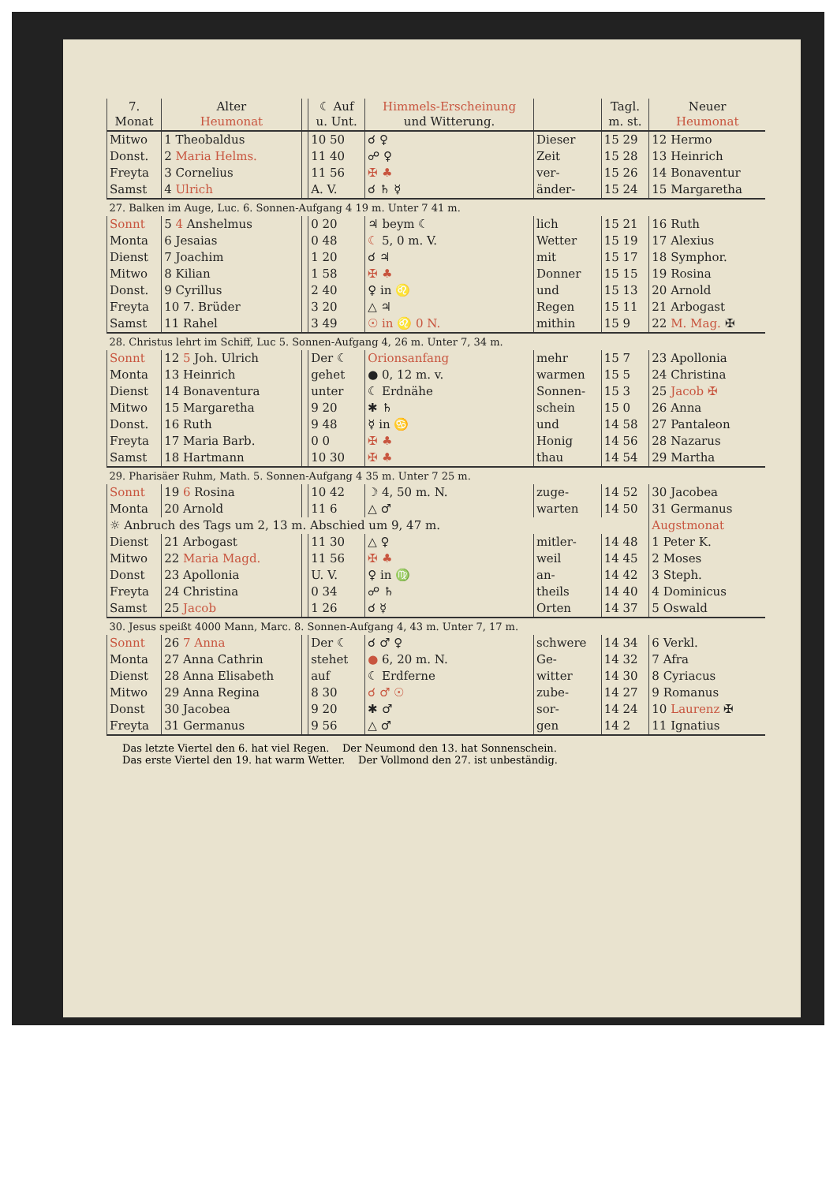| 7. Monat | Alter Heumonat | | ☾ Auf u. Unt. | Himmels-Erscheinung und Witterung. | | Tagl. m. st. | Neuer Heumonat |
| --- | --- | --- | --- | --- | --- | --- | --- |
| Mitwo | 1 Theobaldus | | 10 50 | ☌ ♀ | Dieser | 15 29 | 12 Hermo |
| Donst. | 2 Maria Helms. | | 11 40 | ☍ ♀ | Zeit | 15 28 | 13 Heinrich |
| Freyta | 3 Cornelius | | 11 56 | ✠ ♣ | ver- | 15 26 | 14 Bonaventur |
| Samst | 4 Ulrich | | A. V. | ☌ ♄ ☿ | änder- | 15 24 | 15 Margaretha |
| 27. Balken im Auge, Luc. 6. Sonnen-Aufgang 4 19 m. Unter 7 41 m. | | | | | | | |
| Sonnt | 5 4 Anshelmus | | 0 20 | ♃ beym ☾ | lich | 15 21 | 16 Ruth |
| Monta | 6 Jesaias | | 0 48 | ☾ 5, 0 m. V. | Wetter | 15 19 | 17 Alexius |
| Dienst | 7 Joachim | | 1 20 | ☌ ♃ | mit | 15 17 | 18 Symphor. |
| Mitwo | 8 Kilian | | 1 58 | ✠ ♣ | Donner | 15 15 | 19 Rosina |
| Donst. | 9 Cyrillus | | 2 40 | ♀ in ♌ | und | 15 13 | 20 Arnold |
| Freyta | 10 7. Brüder | | 3 20 | △ ♃ | Regen | 15 11 | 21 Arbogast |
| Samst | 11 Rahel | | 3 49 | ☉ in ♌ 0 N. | mithin | 15 9 | 22 M. Mag. ✠ |
| 28. Christus lehrt im Schiff, Luc 5. Sonnen-Aufgang 4, 26 m. Unter 7, 34 m. | | | | | | | |
| Sonnt | 12 5 Joh. Ulrich | | Der ☾ | Orionsanfang | mehr | 15 7 | 23 Apollonia |
| Monta | 13 Heinrich | | gehet | ● 0, 12 m. v. | warmen | 15 5 | 24 Christina |
| Dienst | 14 Bonaventura | | unter | ☾ Erdnähe | Sonnen- | 15 3 | 25 Jacob ✠ |
| Mitwo | 15 Margaretha | | 9 20 | ✱ ♄ | schein | 15 0 | 26 Anna |
| Donst. | 16 Ruth | | 9 48 | ☿ in ♋ | und | 14 58 | 27 Pantaleon |
| Freyta | 17 Maria Barb. | | 0 0 | ✠ ♣ | Honig | 14 56 | 28 Nazarus |
| Samst | 18 Hartmann | | 10 30 | ✠ ♣ | thau | 14 54 | 29 Martha |
| 29. Pharisäer Ruhm, Math. 5. Sonnen-Aufgang 4 35 m. Unter 7 25 m. | | | | | | | |
| Sonnt | 19 6 Rosina | | 10 42 | ☽ 4, 50 m. N. | zuge- | 14 52 | 30 Jacobea |
| Monta | 20 Arnold | | 11 6 | △ ♂ | warten | 14 50 | 31 Germanus |
| ☼ Anbruch des Tags um 2, 13 m. Abschied um 9, 47 m. | | | | | | | Augstmonat |
| Dienst | 21 Arbogast | | 11 30 | △ ♀ | mitler- | 14 48 | 1 Peter K. |
| Mitwo | 22 Maria Magd. | | 11 56 | ✠ ♣ | weil | 14 45 | 2 Moses |
| Donst | 23 Apollonia | | U. V. | ♀ in ♍ | an- | 14 42 | 3 Steph. |
| Freyta | 24 Christina | | 0 34 | ☍ ♄ | theils | 14 40 | 4 Dominicus |
| Samst | 25 Jacob | | 1 26 | ☌ ☿ | Orten | 14 37 | 5 Oswald |
| 30. Jesus speißt 4000 Mann, Marc. 8. Sonnen-Aufgang 4, 43 m. Unter 7, 17 m. | | | | | | | |
| Sonnt | 26 7 Anna | | Der ☾ | ☌ ♂ ♀ | schwere | 14 34 | 6 Verkl. |
| Monta | 27 Anna Cathrin | | stehet | ● 6, 20 m. N. | Ge- | 14 32 | 7 Afra |
| Dienst | 28 Anna Elisabeth | | auf | ☾ Erdferne | witter | 14 30 | 8 Cyriacus |
| Mitwo | 29 Anna Regina | | 8 30 | ☌ ♂ ☉ | zube- | 14 27 | 9 Romanus |
| Donst | 30 Jacobea | | 9 20 | ✱ ♂ | sor- | 14 24 | 10 Laurenz ✠ |
| Freyta | 31 Germanus | | 9 56 | △ ♂ | gen | 14 2 | 11 Ignatius |
Das letzte Viertel den 6. hat viel Regen. Der Neumond den 13. hat Sonnenschein.
Das erste Viertel den 19. hat warm Wetter. Der Vollmond den 27. ist unbeständig.